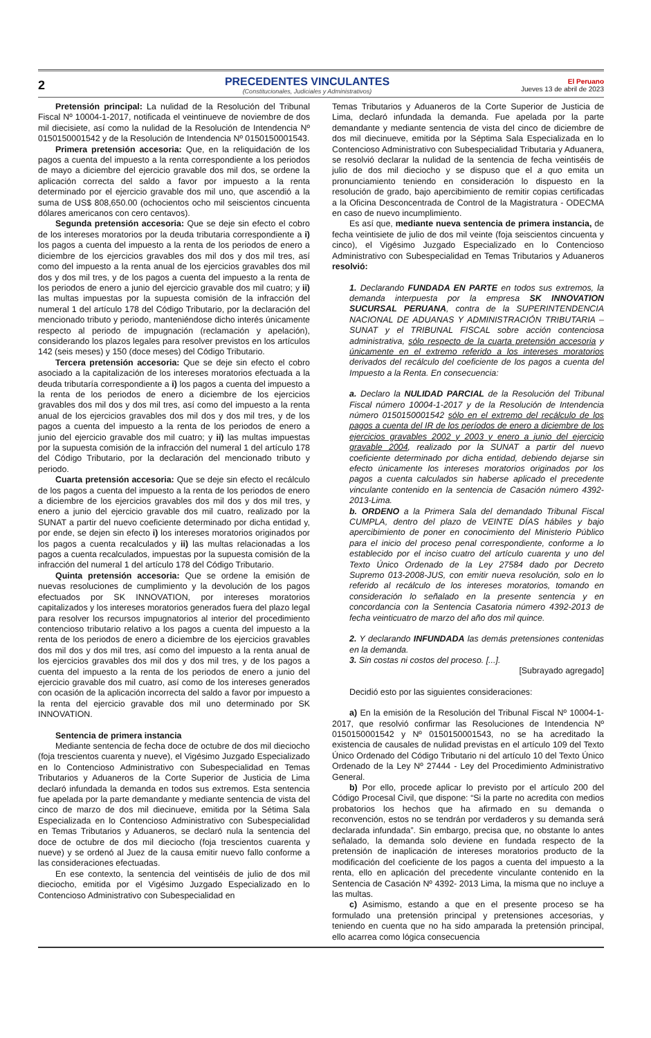2
PRECEDENTES VINCULANTES
(Constitucionales, Judiciales y Administrativos)
El Peruano
Jueves 13 de abril de 2023
Pretensión principal: La nulidad de la Resolución del Tribunal Fiscal Nº 10004-1-2017, notificada el veintinueve de noviembre de dos mil diecisiete, así como la nulidad de la Resolución de Intendencia Nº 0150150001542 y de la Resolución de Intendencia Nº 0150150001543.
Primera pretensión accesoria: Que, en la reliquidación de los pagos a cuenta del impuesto a la renta correspondiente a los periodos de mayo a diciembre del ejercicio gravable dos mil dos, se ordene la aplicación correcta del saldo a favor por impuesto a la renta determinado por el ejercicio gravable dos mil uno, que ascendió a la suma de US$ 808,650.00 (ochocientos ocho mil seiscientos cincuenta dólares americanos con cero centavos).
Segunda pretensión accesoria: Que se deje sin efecto el cobro de los intereses moratorios por la deuda tributaria correspondiente a i) los pagos a cuenta del impuesto a la renta de los periodos de enero a diciembre de los ejercicios gravables dos mil dos y dos mil tres, así como del impuesto a la renta anual de los ejercicios gravables dos mil dos y dos mil tres, y de los pagos a cuenta del impuesto a la renta de los periodos de enero a junio del ejercicio gravable dos mil cuatro; y ii) las multas impuestas por la supuesta comisión de la infracción del numeral 1 del artículo 178 del Código Tributario, por la declaración del mencionado tributo y periodo, manteniéndose dicho interés únicamente respecto al periodo de impugnación (reclamación y apelación), considerando los plazos legales para resolver previstos en los artículos 142 (seis meses) y 150 (doce meses) del Código Tributario.
Tercera pretensión accesoria: Que se deje sin efecto el cobro asociado a la capitalización de los intereses moratorios efectuada a la deuda tributaría correspondiente a i) los pagos a cuenta del impuesto a la renta de los periodos de enero a diciembre de los ejercicios gravables dos mil dos y dos mil tres, así como del impuesto a la renta anual de los ejercicios gravables dos mil dos y dos mil tres, y de los pagos a cuenta del impuesto a la renta de los periodos de enero a junio del ejercicio gravable dos mil cuatro; y ii) las multas impuestas por la supuesta comisión de la infracción del numeral 1 del artículo 178 del Código Tributario, por la declaración del mencionado tributo y periodo.
Cuarta pretensión accesoria: Que se deje sin efecto el recálculo de los pagos a cuenta del impuesto a la renta de los periodos de enero a diciembre de los ejercicios gravables dos mil dos y dos mil tres, y enero a junio del ejercicio gravable dos mil cuatro, realizado por la SUNAT a partir del nuevo coeficiente determinado por dicha entidad y, por ende, se dejen sin efecto i) los intereses moratorios originados por los pagos a cuenta recalculados y ii) las multas relacionadas a los pagos a cuenta recalculados, impuestas por la supuesta comisión de la infracción del numeral 1 del artículo 178 del Código Tributario.
Quinta pretensión accesoria: Que se ordene la emisión de nuevas resoluciones de cumplimiento y la devolución de los pagos efectuados por SK INNOVATION, por intereses moratorios capitalizados y los intereses moratorios generados fuera del plazo legal para resolver los recursos impugnatorios al interior del procedimiento contencioso tributario relativo a los pagos a cuenta del impuesto a la renta de los periodos de enero a diciembre de los ejercicios gravables dos mil dos y dos mil tres, así como del impuesto a la renta anual de los ejercicios gravables dos mil dos y dos mil tres, y de los pagos a cuenta del impuesto a la renta de los periodos de enero a junio del ejercicio gravable dos mil cuatro, así como de los intereses generados con ocasión de la aplicación incorrecta del saldo a favor por impuesto a la renta del ejercicio gravable dos mil uno determinado por SK INNOVATION.
Sentencia de primera instancia
Mediante sentencia de fecha doce de octubre de dos mil dieciocho (foja trescientos cuarenta y nueve), el Vigésimo Juzgado Especializado en lo Contencioso Administrativo con Subespecialidad en Temas Tributarios y Aduaneros de la Corte Superior de Justicia de Lima declaró infundada la demanda en todos sus extremos. Esta sentencia fue apelada por la parte demandante y mediante sentencia de vista del cinco de marzo de dos mil diecinueve, emitida por la Sétima Sala Especializada en lo Contencioso Administrativo con Subespecialidad en Temas Tributarios y Aduaneros, se declaró nula la sentencia del doce de octubre de dos mil dieciocho (foja trescientos cuarenta y nueve) y se ordenó al Juez de la causa emitir nuevo fallo conforme a las consideraciones efectuadas.
En ese contexto, la sentencia del veintiséis de julio de dos mil dieciocho, emitida por el Vigésimo Juzgado Especializado en lo Contencioso Administrativo con Subespecialidad en
Temas Tributarios y Aduaneros de la Corte Superior de Justicia de Lima, declaró infundada la demanda. Fue apelada por la parte demandante y mediante sentencia de vista del cinco de diciembre de dos mil diecinueve, emitida por la Séptima Sala Especializada en lo Contencioso Administrativo con Subespecialidad Tributaria y Aduanera, se resolvió declarar la nulidad de la sentencia de fecha veintiséis de julio de dos mil dieciocho y se dispuso que el a quo emita un pronunciamiento teniendo en consideración lo dispuesto en la resolución de grado, bajo apercibimiento de remitir copias certificadas a la Oficina Desconcentrada de Control de la Magistratura - ODECMA en caso de nuevo incumplimiento.
Es así que, mediante nueva sentencia de primera instancia, de fecha veintisiete de julio de dos mil veinte (foja seiscientos cincuenta y cinco), el Vigésimo Juzgado Especializado en lo Contencioso Administrativo con Subespecialidad en Temas Tributarios y Aduaneros resolvió:
1. Declarando FUNDADA EN PARTE en todos sus extremos, la demanda interpuesta por la empresa SK INNOVATION SUCURSAL PERUANA, contra de la SUPERINTENDENCIA NACIONAL DE ADUANAS Y ADMINISTRACIÓN TRIBUTARIA – SUNAT y el TRIBUNAL FISCAL sobre acción contenciosa administrativa, sólo respecto de la cuarta pretensión accesoria y únicamente en el extremo referido a los intereses moratorios derivados del recálculo del coeficiente de los pagos a cuenta del Impuesto a la Renta. En consecuencia:
a. Declaro la NULIDAD PARCIAL de la Resolución del Tribunal Fiscal número 10004-1-2017 y de la Resolución de Intendencia número 0150150001542 sólo en el extremo del recálculo de los pagos a cuenta del IR de los períodos de enero a diciembre de los ejercicios gravables 2002 y 2003 y enero a junio del ejercicio gravable 2004, realizado por la SUNAT a partir del nuevo coeficiente determinado por dicha entidad, debiendo dejarse sin efecto únicamente los intereses moratorios originados por los pagos a cuenta calculados sin haberse aplicado el precedente vinculante contenido en la sentencia de Casación número 4392-2013-Lima.
b. ORDENO a la Primera Sala del demandado Tribunal Fiscal CUMPLA, dentro del plazo de VEINTE DÍAS hábiles y bajo apercibimiento de poner en conocimiento del Ministerio Público para el inicio del proceso penal correspondiente, conforme a lo establecido por el inciso cuatro del artículo cuarenta y uno del Texto Único Ordenado de la Ley 27584 dado por Decreto Supremo 013-2008-JUS, con emitir nueva resolución, solo en lo referido al recálculo de los intereses moratorios, tomando en consideración lo señalado en la presente sentencia y en concordancia con la Sentencia Casatoria número 4392-2013 de fecha veinticuatro de marzo del año dos mil quince.
2. Y declarando INFUNDADA las demás pretensiones contenidas en la demanda.
3. Sin costas ni costos del proceso. [...].
[Subrayado agregado]
Decidió esto por las siguientes consideraciones:
a) En la emisión de la Resolución del Tribunal Fiscal Nº 10004-1-2017, que resolvió confirmar las Resoluciones de Intendencia Nº 0150150001542 y Nº 0150150001543, no se ha acreditado la existencia de causales de nulidad previstas en el artículo 109 del Texto Único Ordenado del Código Tributario ni del artículo 10 del Texto Único Ordenado de la Ley Nº 27444 - Ley del Procedimiento Administrativo General.
b) Por ello, procede aplicar lo previsto por el artículo 200 del Código Procesal Civil, que dispone: “Si la parte no acredita con medios probatorios los hechos que ha afirmado en su demanda o reconvención, estos no se tendrán por verdaderos y su demanda será declarada infundada”. Sin embargo, precisa que, no obstante lo antes señalado, la demanda solo deviene en fundada respecto de la pretensión de inaplicación de intereses moratorios producto de la modificación del coeficiente de los pagos a cuenta del impuesto a la renta, ello en aplicación del precedente vinculante contenido en la Sentencia de Casación Nº 4392- 2013 Lima, la misma que no incluye a las multas.
c) Asimismo, estando a que en el presente proceso se ha formulado una pretensión principal y pretensiones accesorias, y teniendo en cuenta que no ha sido amparada la pretensión principal, ello acarrea como lógica consecuencia